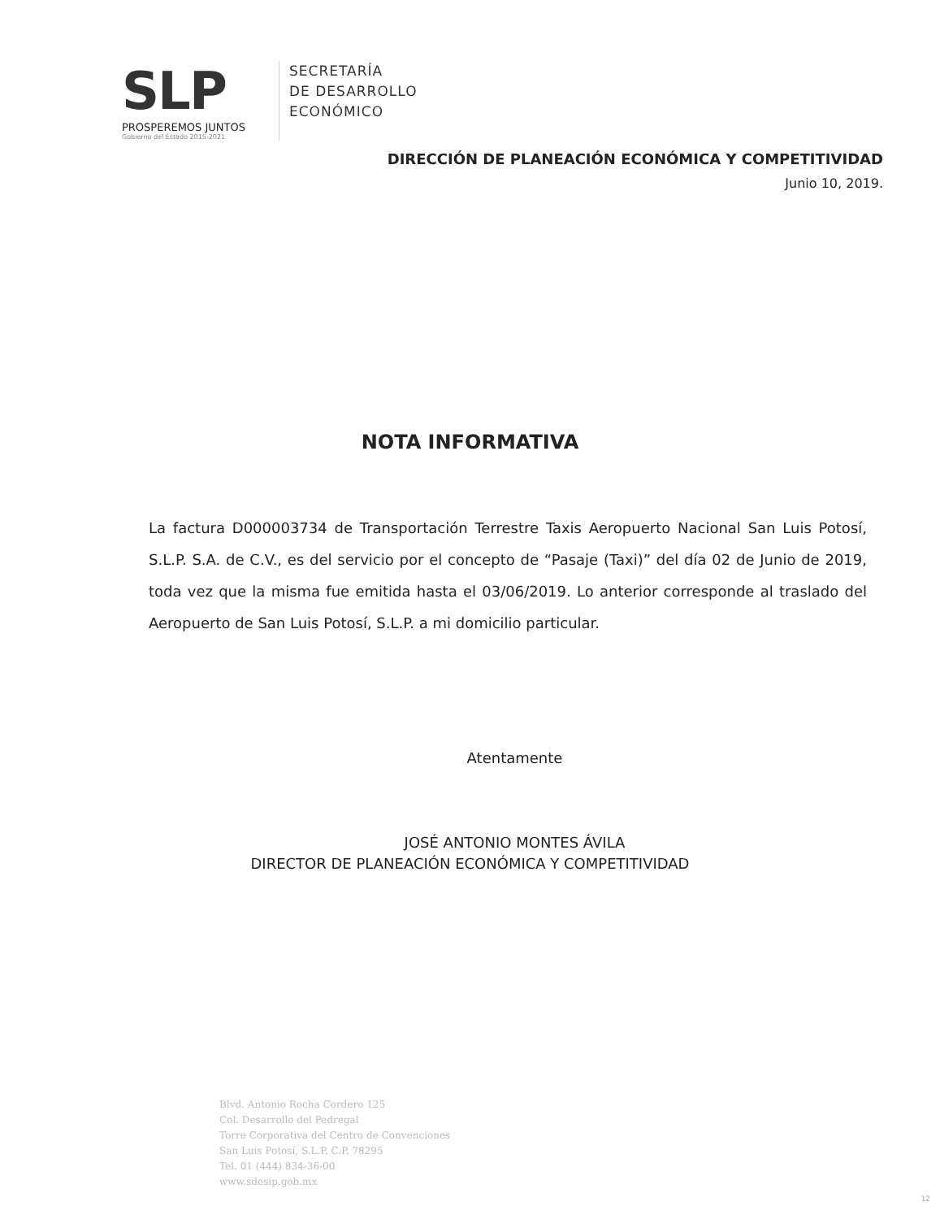SLP
PROSPEREMOS JUNTOS
Gobierno del Estado 2015-2021
SECRETARÍA
DE DESARROLLO
ECONÓMICO
DIRECCIÓN DE PLANEACIÓN ECONÓMICA Y COMPETITIVIDAD
Junio 10, 2019.
NOTA INFORMATIVA
La factura D000003734 de Transportación Terrestre Taxis Aeropuerto Nacional San Luis Potosí, S.L.P. S.A. de C.V., es del servicio por el concepto de “Pasaje (Taxi)” del día 02 de Junio de 2019, toda vez que la misma fue emitida hasta el 03/06/2019. Lo anterior corresponde al traslado del Aeropuerto de San Luis Potosí, S.L.P. a mi domicilio particular.
Atentamente
JOSÉ ANTONIO MONTES ÁVILA
DIRECTOR DE PLANEACIÓN ECONÓMICA Y COMPETITIVIDAD
Blvd. Antonio Rocha Cordero 125
Col. Desarrollo del Pedregal
Torre Corporativa del Centro de Convenciones
San Luis Potosí, S.L.P. C.P. 78295
Tel. 01 (444) 834-36-00
www.sdesip.gob.mx
12